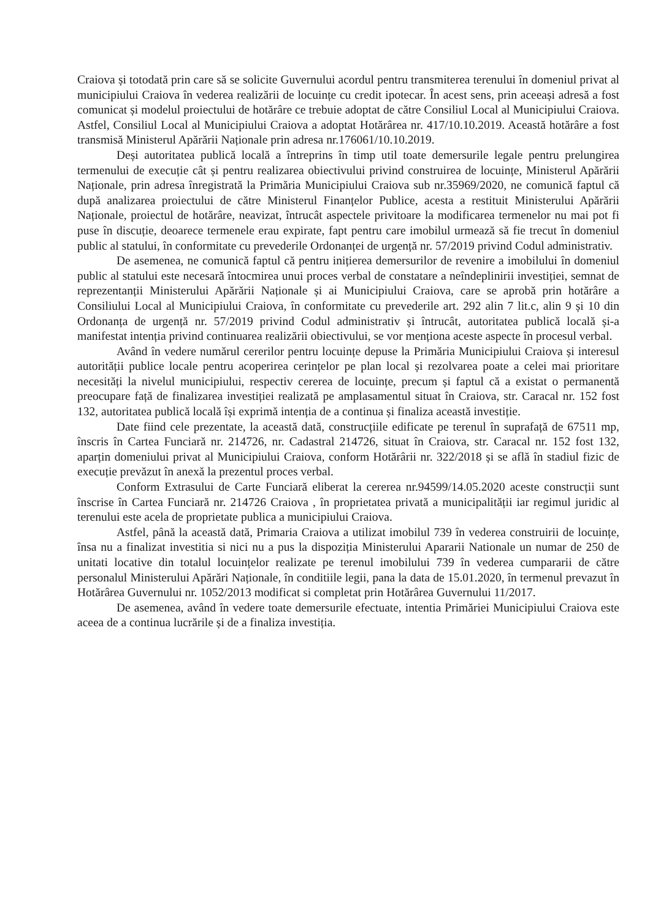Craiova și totodată prin care să se solicite Guvernului acordul pentru transmiterea terenului în domeniul privat al municipiului Craiova în vederea realizării de locuințe cu credit ipotecar. În acest sens, prin aceeași adresă a fost comunicat și modelul proiectului de hotărâre ce trebuie adoptat de către Consiliul Local al Municipiului Craiova. Astfel, Consiliul Local al Municipiului Craiova a adoptat Hotărârea nr. 417/10.10.2019. Această hotărâre a fost transmisă Ministerul Apărării Naționale prin adresa nr.176061/10.10.2019.
Deși autoritatea publică locală a întreprins în timp util toate demersurile legale pentru prelungirea termenului de execuție cât și pentru realizarea obiectivului privind construirea de locuințe, Ministerul Apărării Naționale, prin adresa înregistrată la Primăria Municipiului Craiova sub nr.35969/2020, ne comunică faptul că după analizarea proiectului de către Ministerul Finanțelor Publice, acesta a restituit Ministerului Apărării Naționale, proiectul de hotărâre, neavizat, întrucât aspectele privitoare la modificarea termenelor nu mai pot fi puse în discuție, deoarece termenele erau expirate, fapt pentru care imobilul urmează să fie trecut în domeniul public al statului, în conformitate cu prevederile Ordonanței de urgență nr. 57/2019 privind Codul administrativ.
De asemenea, ne comunică faptul că pentru inițierea demersurilor de revenire a imobilului în domeniul public al statului este necesară întocmirea unui proces verbal de constatare a neîndeplinirii investiției, semnat de reprezentanții Ministerului Apărării Naționale și ai Municipiului Craiova, care se aprobă prin hotărâre a Consiliului Local al Municipiului Craiova, în conformitate cu prevederile art. 292 alin 7 lit.c, alin 9 și 10 din Ordonanța de urgență nr. 57/2019 privind Codul administrativ și întrucât, autoritatea publică locală și-a manifestat intenția privind continuarea realizării obiectivului, se vor menționa aceste aspecte în procesul verbal.
Având în vedere numărul cererilor pentru locuințe depuse la Primăria Municipiului Craiova și interesul autorității publice locale pentru acoperirea cerințelor pe plan local și rezolvarea poate a celei mai prioritare necesități la nivelul municipiului, respectiv cererea de locuințe, precum și faptul că a existat o permanentă preocupare față de finalizarea investiției realizată pe amplasamentul situat în Craiova, str. Caracal nr. 152 fost 132, autoritatea publică locală își exprimă intenția de a continua și finaliza această investiție.
Date fiind cele prezentate, la această dată, construcțiile edificate pe terenul în suprafață de 67511 mp, înscris în Cartea Funciară nr. 214726, nr. Cadastral 214726, situat în Craiova, str. Caracal nr. 152 fost 132, aparțin domeniului privat al Municipiului Craiova, conform Hotărârii nr. 322/2018 și se află în stadiul fizic de execuție prevăzut în anexă la prezentul proces verbal.
Conform Extrasului de Carte Funciară eliberat la cererea nr.94599/14.05.2020 aceste construcții sunt înscrise în Cartea Funciară nr. 214726 Craiova , în proprietatea privată a municipalității iar regimul juridic al terenului este acela de proprietate publica a municipiului Craiova.
Astfel, până la această dată, Primaria Craiova a utilizat imobilul 739 în vederea construirii de locuințe, însa nu a finalizat investitia si nici nu a pus la dispoziția Ministerului Apararii Nationale un numar de 250 de unitati locative din totalul locuințelor realizate pe terenul imobilului 739 în vederea cumpararii de către personalul Ministerului Apărări Naționale, în conditiile legii, pana la data de 15.01.2020, în termenul prevazut în Hotărârea Guvernului nr. 1052/2013 modificat si completat prin Hotărârea Guvernului 11/2017.
De asemenea, având în vedere toate demersurile efectuate, intentia Primăriei Municipiului Craiova este aceea de a continua lucrările și de a finaliza investiția.